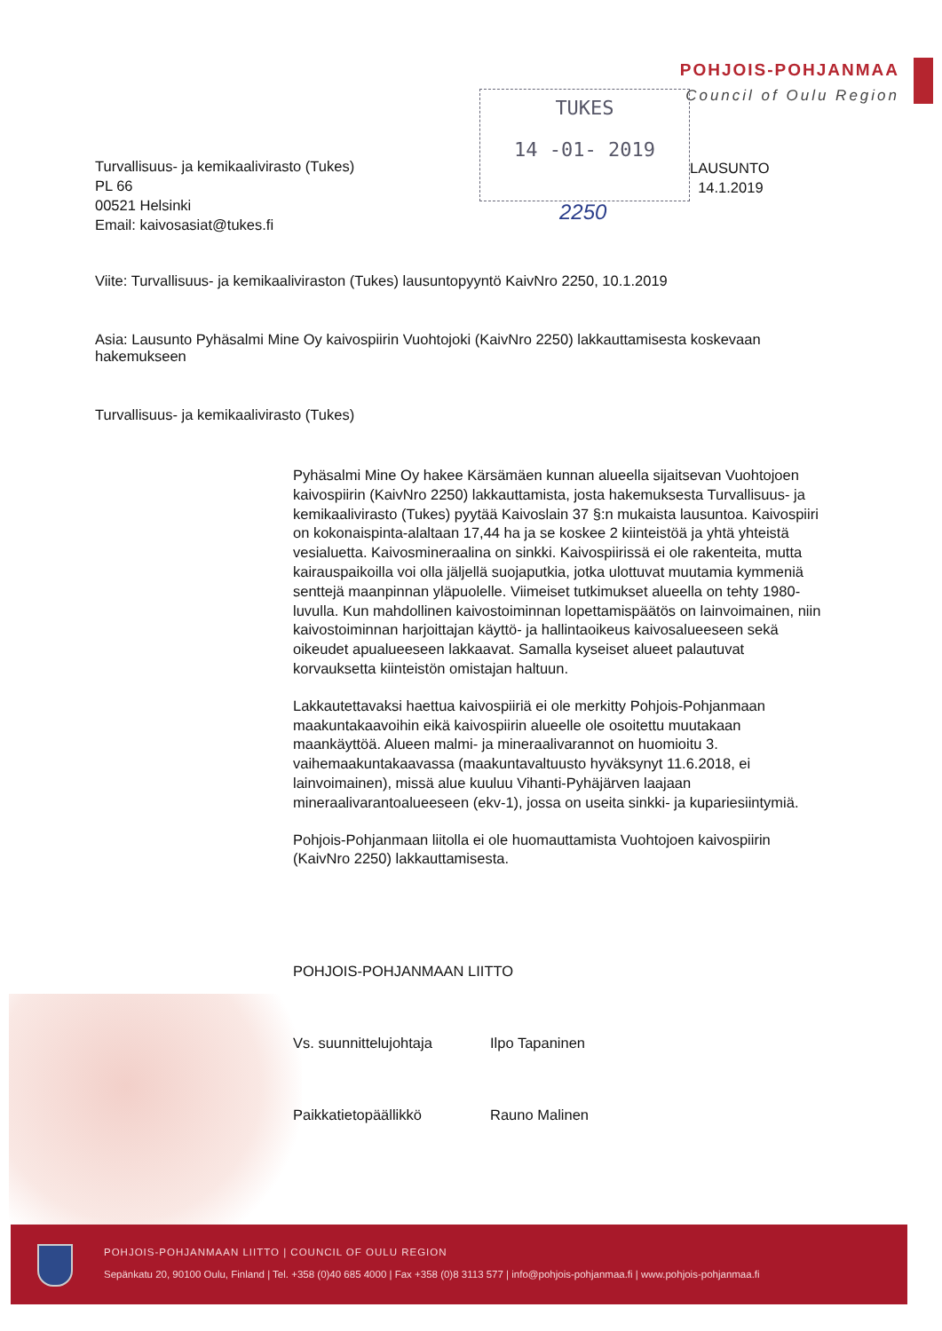POHJOIS-POHJANMAA
Council of Oulu Region
TUKES
14 -01- 2019
2250
Turvallisuus- ja kemikaalivirasto (Tukes)
PL 66
00521 Helsinki
Email: kaivosasiat@tukes.fi
LAUSUNTO
14.1.2019
Viite: Turvallisuus- ja kemikaaliviraston (Tukes) lausuntopyyntö KaivNro 2250, 10.1.2019
Asia: Lausunto Pyhäsalmi Mine Oy kaivospiirin Vuohtojoki (KaivNro 2250) lakkauttamisesta koskevaan hakemukseen
Turvallisuus- ja kemikaalivirasto (Tukes)
Pyhäsalmi Mine Oy hakee Kärsämäen kunnan alueella sijaitsevan Vuohtojoen kaivospiirin (KaivNro 2250) lakkauttamista, josta hakemuksesta Turvallisuus- ja kemikaalivirasto (Tukes) pyytää Kaivoslain 37 §:n mukaista lausuntoa. Kaivospiiri on kokonaispinta-alaltaan 17,44 ha ja se koskee 2 kiinteistöä ja yhtä yhteistä vesialuetta. Kaivosmineraalina on sinkki. Kaivospiirissä ei ole rakenteita, mutta kairauspaikoilla voi olla jäljellä suojaputkia, jotka ulottuvat muutamia kymmeniä senttejä maanpinnan yläpuolelle. Viimeiset tutkimukset alueella on tehty 1980-luvulla. Kun mahdollinen kaivostoiminnan lopettamispäätös on lainvoimainen, niin kaivostoiminnan harjoittajan käyttö- ja hallintaoikeus kaivosalueeseen sekä oikeudet apualueeseen lakkaavat. Samalla kyseiset alueet palautuvat korvauksetta kiinteistön omistajan haltuun.
Lakkautettavaksi haettua kaivospiiriä ei ole merkitty Pohjois-Pohjanmaan maakuntakaavoihin eikä kaivospiirin alueelle ole osoitettu muutakaan maankäyttöä. Alueen malmi- ja mineraalivarannot on huomioitu 3. vaihemaakuntakaavassa (maakuntavaltuusto hyväksynyt 11.6.2018, ei lainvoimainen), missä alue kuuluu Vihanti-Pyhäjärven laajaan mineraalivarantoalueeseen (ekv-1), jossa on useita sinkki- ja kupariesiintymiä.
Pohjois-Pohjanmaan liitolla ei ole huomauttamista Vuohtojoen kaivospiirin (KaivNro 2250) lakkauttamisesta.
POHJOIS-POHJANMAAN LIITTO
Vs. suunnittelujohtaja Ilpo Tapaninen
Paikkatietopäällikkö Rauno Malinen
POHJOIS-POHJANMAAN LIITTO | COUNCIL OF OULU REGION
Sepänkatu 20, 90100 Oulu, Finland | Tel. +358 (0)40 685 4000 | Fax +358 (0)8 3113 577 | info@pohjois-pohjanmaa.fi | www.pohjois-pohjanmaa.fi